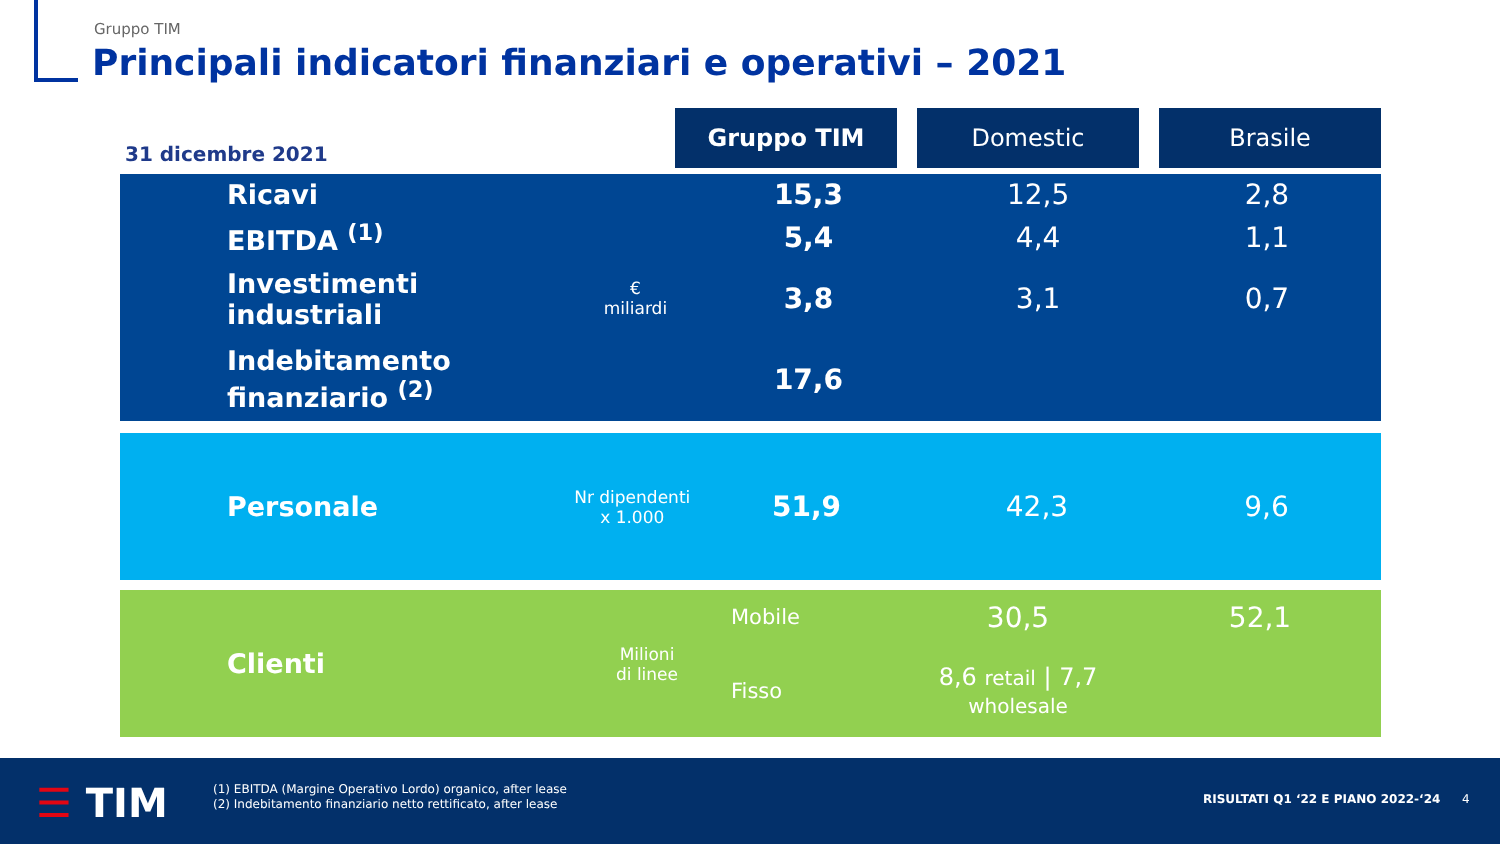Gruppo TIM
Principali indicatori finanziari e operativi – 2021
31 dicembre 2021
Gruppo TIM Domestic Brasile
| Ricavi | € miliardi | 15,3 | 12,5 | 2,8 |
| EBITDA <sup>(1)</sup> | | 5,4 | 4,4 | 1,1 |
| Investimenti industriali | | 3,8 | 3,1 | 0,7 |
| Indebitamento finanziario <sup>(2)</sup> | | 17,6 | | |
| Personale | Nr dipendenti x 1.000 | 51,9 | 42,3 | 9,6 |
| Clienti | Milioni di linee | Mobile | 30,5 | 52,1 |
| | | Fisso | 8,6 retail / 7,7 wholesale | |
☰ TIM
(1) EBITDA (Margine Operativo Lordo) organico, after lease
(2) Indebitamento finanziario netto rettificato, after lease
RISULTATI Q1 ‘22 E PIANO 2022-‘24
4